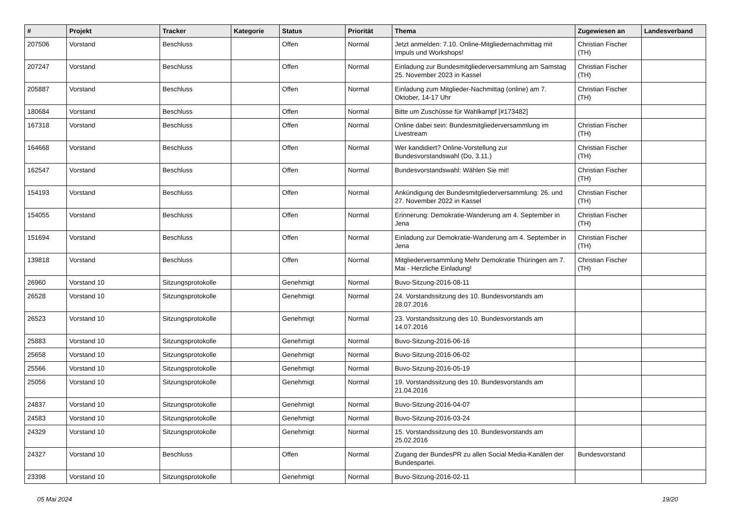| # | Projekt | Tracker | Kategorie | Status | Priorität | Thema | Zugewiesen an | Landesverband |
| --- | --- | --- | --- | --- | --- | --- | --- | --- |
| 207506 | Vorstand | Beschluss | | Offen | Normal | Jetzt anmelden: 7.10. Online-Mitgliedernachmittag mit Impuls und Workshops! | Christian Fischer (TH) | |
| 207247 | Vorstand | Beschluss | | Offen | Normal | Einladung zur Bundesmitgliederversammlung am Samstag 25. November 2023 in Kassel | Christian Fischer (TH) | |
| 205887 | Vorstand | Beschluss | | Offen | Normal | Einladung zum Mitglieder-Nachmittag (online) am 7. Oktober, 14-17 Uhr | Christian Fischer (TH) | |
| 180684 | Vorstand | Beschluss | | Offen | Normal | Bitte um Zuschüsse für Wahlkampf [#173482] | | |
| 167318 | Vorstand | Beschluss | | Offen | Normal | Online dabei sein: Bundesmitgliederversammlung im Livestream | Christian Fischer (TH) | |
| 164668 | Vorstand | Beschluss | | Offen | Normal | Wer kandidiert? Online-Vorstellung zur Bundesvorstandswahl (Do, 3.11.) | Christian Fischer (TH) | |
| 162547 | Vorstand | Beschluss | | Offen | Normal | Bundesvorstandswahl: Wählen Sie mit! | Christian Fischer (TH) | |
| 154193 | Vorstand | Beschluss | | Offen | Normal | Ankündigung der Bundesmitgliederversammlung: 26. und 27. November 2022 in Kassel | Christian Fischer (TH) | |
| 154055 | Vorstand | Beschluss | | Offen | Normal | Erinnerung: Demokratie-Wanderung am 4. September in Jena | Christian Fischer (TH) | |
| 151694 | Vorstand | Beschluss | | Offen | Normal | Einladung zur Demokratie-Wanderung am 4. September in Jena | Christian Fischer (TH) | |
| 139818 | Vorstand | Beschluss | | Offen | Normal | Mitgliederversammlung Mehr Demokratie Thüringen am 7. Mai - Herzliche Einladung! | Christian Fischer (TH) | |
| 26960 | Vorstand 10 | Sitzungsprotokolle | | Genehmigt | Normal | Buvo-Sitzung-2016-08-11 | | |
| 26528 | Vorstand 10 | Sitzungsprotokolle | | Genehmigt | Normal | 24. Vorstandssitzung des 10. Bundesvorstands am 28.07.2016 | | |
| 26523 | Vorstand 10 | Sitzungsprotokolle | | Genehmigt | Normal | 23. Vorstandssitzung des 10. Bundesvorstands am 14.07.2016 | | |
| 25883 | Vorstand 10 | Sitzungsprotokolle | | Genehmigt | Normal | Buvo-Sitzung-2016-06-16 | | |
| 25658 | Vorstand 10 | Sitzungsprotokolle | | Genehmigt | Normal | Buvo-Sitzung-2016-06-02 | | |
| 25566 | Vorstand 10 | Sitzungsprotokolle | | Genehmigt | Normal | Buvo-Sitzung-2016-05-19 | | |
| 25056 | Vorstand 10 | Sitzungsprotokolle | | Genehmigt | Normal | 19. Vorstandssitzung des 10. Bundesvorstands am 21.04.2016 | | |
| 24837 | Vorstand 10 | Sitzungsprotokolle | | Genehmigt | Normal | Buvo-Sitzung-2016-04-07 | | |
| 24583 | Vorstand 10 | Sitzungsprotokolle | | Genehmigt | Normal | Buvo-Sitzung-2016-03-24 | | |
| 24329 | Vorstand 10 | Sitzungsprotokolle | | Genehmigt | Normal | 15. Vorstandssitzung des 10. Bundesvorstands am 25.02.2016 | | |
| 24327 | Vorstand 10 | Beschluss | | Offen | Normal | Zugang der BundesPR zu allen Social Media-Kanälen der Bundespartei. | Bundesvorstand | |
| 23398 | Vorstand 10 | Sitzungsprotokolle | | Genehmigt | Normal | Buvo-Sitzung-2016-02-11 | | |
05 Mai 2024 19/20